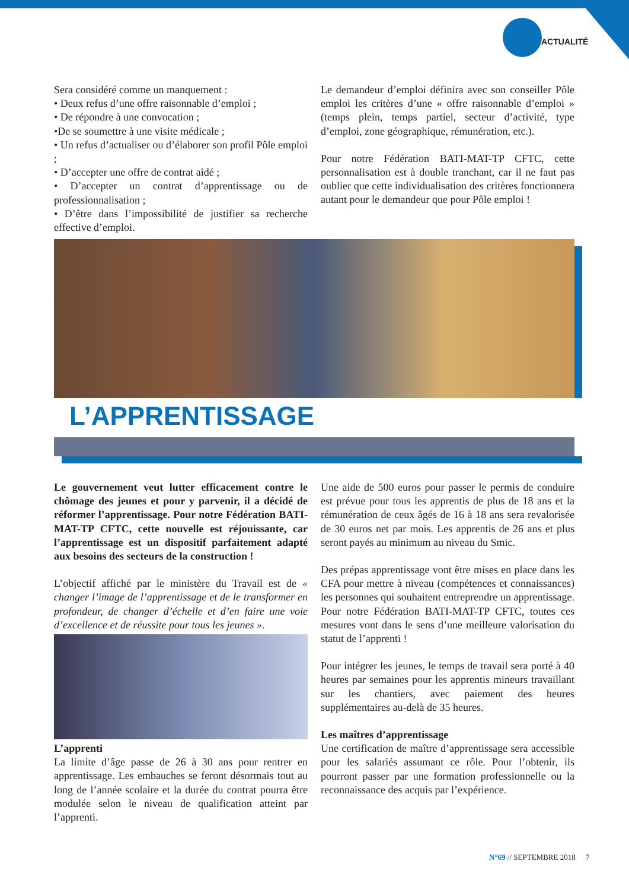ACTUALITÉ
Sera considéré comme un manquement :
• Deux refus d’une offre raisonnable d’emploi ;
• De répondre à une convocation ;
•De se soumettre à une visite médicale ;
• Un refus d’actualiser ou d’élaborer son profil Pôle emploi ;
• D’accepter une offre de contrat aidé ;
• D’accepter un contrat d’apprentissage ou de professionnalisation ;
• D’être dans l’impossibilité de justifier sa recherche effective d’emploi.
Le demandeur d’emploi définira avec son conseiller Pôle emploi les critères d’une « offre raisonnable d’emploi » (temps plein, temps partiel, secteur d’activité, type d’emploi, zone géographique, rémunération, etc.).
Pour notre Fédération BATI-MAT-TP CFTC, cette personnalisation est à double tranchant, car il ne faut pas oublier que cette individualisation des critères fonctionnera autant pour le demandeur que pour Pôle emploi !
L’APPRENTISSAGE
Le gouvernement veut lutter efficacement contre le chômage des jeunes et pour y parvenir, il a décidé de réformer l’apprentissage. Pour notre Fédération BATI-MAT-TP CFTC, cette nouvelle est réjouissante, car l’apprentissage est un dispositif parfaitement adapté aux besoins des secteurs de la construction !
L’objectif affiché par le ministère du Travail est de « changer l’image de l’apprentissage et de le transformer en profondeur, de changer d’échelle et d’en faire une voie d’excellence et de réussite pour tous les jeunes ».
L’apprenti
La limite d’âge passe de 26 à 30 ans pour rentrer en apprentissage. Les embauches se feront désormais tout au long de l’année scolaire et la durée du contrat pourra être modulée selon le niveau de qualification atteint par l’apprenti.
Une aide de 500 euros pour passer le permis de conduire est prévue pour tous les apprentis de plus de 18 ans et la rémunération de ceux âgés de 16 à 18 ans sera revalorisée de 30 euros net par mois. Les apprentis de 26 ans et plus seront payés au minimum au niveau du Smic.
Des prépas apprentissage vont être mises en place dans les CFA pour mettre à niveau (compétences et connaissances) les personnes qui souhaitent entreprendre un apprentissage. Pour notre Fédération BATI-MAT-TP CFTC, toutes ces mesures vont dans le sens d’une meilleure valorisation du statut de l’apprenti !
Pour intégrer les jeunes, le temps de travail sera porté à 40 heures par semaines pour les apprentis mineurs travaillant sur les chantiers, avec paiement des heures supplémentaires au-delà de 35 heures.
Les maîtres d’apprentissage
Une certification de maître d’apprentissage sera accessible pour les salariés assumant ce rôle. Pour l’obtenir, ils pourront passer par une formation professionnelle ou la reconnaissance des acquis par l’expérience.
N°69 // SEPTEMBRE 2018 7